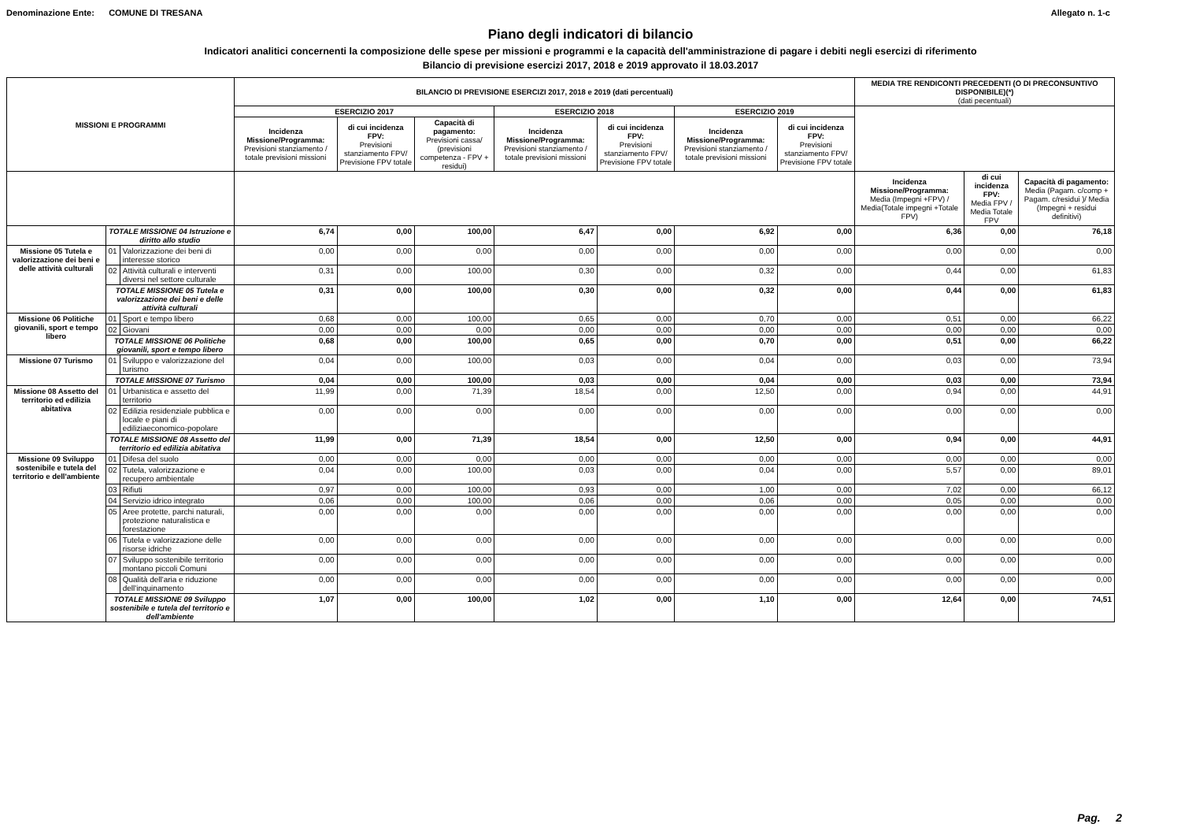Denominazione Ente: COMUNE DI TRESANA Allegato n. 1-c
Piano degli indicatori di bilancio
Indicatori analitici concernenti la composizione delle spese per missioni e programmi e la capacità dell'amministrazione di pagare i debiti negli esercizi di riferimento
Bilancio di previsione esercizi 2017, 2018 e 2019 approvato il 18.03.2017
| MISSIONI E PROGRAMMI | | | BILANCIO DI PREVISIONE ESERCIZI 2017, 2018 e 2019 (dati percentuali) | | | | | | | MEDIA TRE RENDICONTI PRECEDENTI (O DI PRECONSUNTIVO DISPONIBILE)(*) (dati pecentuali) | | |
| --- | --- | --- | --- | --- | --- | --- | --- | --- | --- | --- | --- | --- |
| | | | ESERCIZIO 2017 | | | ESERCIZIO 2018 | | ESERCIZIO 2019 | | | | |
| | | | Incidenza Missione/Programma: Previsioni stanziamento / totale previsioni missioni | di cui incidenza FPV: Previsioni stanziamento FPV/ Previsione FPV totale | Capacità di pagamento: Previsioni cassa/ (previsioni competenza - FPV + residui) | Incidenza Missione/Programma: Previsioni stanziamento / totale previsioni missioni | di cui incidenza FPV: Previsioni stanziamento FPV/ Previsione FPV totale | Incidenza Missione/Programma: Previsioni stanziamento / totale previsioni missioni | di cui incidenza FPV: Previsioni stanziamento FPV/ Previsione FPV totale | | | |
| | | | | | | | | | | Incidenza Missione/Programma: Media (Impegni +FPV) / Media(Totale impegni +Totale FPV) | di cui incidenza FPV: Media FPV / Media Totale FPV | Capacità di pagamento: Media (Pagam. c/comp + Pagam. c/residui )/ Media (Impegni + residui definitivi) |
| | TOTALE MISSIONE 04 Istruzione e diritto allo studio | | 6,74 | 0,00 | 100,00 | 6,47 | 0,00 | 6,92 | 0,00 | 6,36 | 0,00 | 76,18 |
| Missione 05 Tutela e valorizzazione dei beni e delle attività culturali | 01 | Valorizzazione dei beni di interesse storico | 0,00 | 0,00 | 0,00 | 0,00 | 0,00 | 0,00 | 0,00 | 0,00 | 0,00 | 0,00 |
| | 02 | Attività culturali e interventi diversi nel settore culturale | 0,31 | 0,00 | 100,00 | 0,30 | 0,00 | 0,32 | 0,00 | 0,44 | 0,00 | 61,83 |
| | TOTALE MISSIONE 05 Tutela e valorizzazione dei beni e delle attività culturali | | 0,31 | 0,00 | 100,00 | 0,30 | 0,00 | 0,32 | 0,00 | 0,44 | 0,00 | 61,83 |
| Missione 06 Politiche giovanili, sport e tempo libero | 01 | Sport e tempo libero | 0,68 | 0,00 | 100,00 | 0,65 | 0,00 | 0,70 | 0,00 | 0,51 | 0,00 | 66,22 |
| | 02 | Giovani | 0,00 | 0,00 | 0,00 | 0,00 | 0,00 | 0,00 | 0,00 | 0,00 | 0,00 | 0,00 |
| | TOTALE MISSIONE 06 Politiche giovanili, sport e tempo libero | | 0,68 | 0,00 | 100,00 | 0,65 | 0,00 | 0,70 | 0,00 | 0,51 | 0,00 | 66,22 |
| Missione 07 Turismo | 01 | Sviluppo e valorizzazione del turismo | 0,04 | 0,00 | 100,00 | 0,03 | 0,00 | 0,04 | 0,00 | 0,03 | 0,00 | 73,94 |
| | TOTALE MISSIONE 07 Turismo | | 0,04 | 0,00 | 100,00 | 0,03 | 0,00 | 0,04 | 0,00 | 0,03 | 0,00 | 73,94 |
| Missione 08 Assetto del territorio ed edilizia abitativa | 01 | Urbanistica e assetto del territorio | 11,99 | 0,00 | 71,39 | 18,54 | 0,00 | 12,50 | 0,00 | 0,94 | 0,00 | 44,91 |
| | 02 | Edilizia residenziale pubblica e locale e piani di ediliziaeconomico-popolare | 0,00 | 0,00 | 0,00 | 0,00 | 0,00 | 0,00 | 0,00 | 0,00 | 0,00 | 0,00 |
| | TOTALE MISSIONE 08 Assetto del territorio ed edilizia abitativa | | 11,99 | 0,00 | 71,39 | 18,54 | 0,00 | 12,50 | 0,00 | 0,94 | 0,00 | 44,91 |
| Missione 09 Sviluppo sostenibile e tutela del territorio e dell'ambiente | 01 | Difesa del suolo | 0,00 | 0,00 | 0,00 | 0,00 | 0,00 | 0,00 | 0,00 | 0,00 | 0,00 | 0,00 |
| | 02 | Tutela, valorizzazione e recupero ambientale | 0,04 | 0,00 | 100,00 | 0,03 | 0,00 | 0,04 | 0,00 | 5,57 | 0,00 | 89,01 |
| | 03 | Rifiuti | 0,97 | 0,00 | 100,00 | 0,93 | 0,00 | 1,00 | 0,00 | 7,02 | 0,00 | 66,12 |
| | 04 | Servizio idrico integrato | 0,06 | 0,00 | 100,00 | 0,06 | 0,00 | 0,06 | 0,00 | 0,05 | 0,00 | 0,00 |
| | 05 | Aree protette, parchi naturali, protezione naturalistica e forestazione | 0,00 | 0,00 | 0,00 | 0,00 | 0,00 | 0,00 | 0,00 | 0,00 | 0,00 | 0,00 |
| | 06 | Tutela e valorizzazione delle risorse idriche | 0,00 | 0,00 | 0,00 | 0,00 | 0,00 | 0,00 | 0,00 | 0,00 | 0,00 | 0,00 |
| | 07 | Sviluppo sostenibile territorio montano piccoli Comuni | 0,00 | 0,00 | 0,00 | 0,00 | 0,00 | 0,00 | 0,00 | 0,00 | 0,00 | 0,00 |
| | 08 | Qualità dell'aria e riduzione dell'inquinamento | 0,00 | 0,00 | 0,00 | 0,00 | 0,00 | 0,00 | 0,00 | 0,00 | 0,00 | 0,00 |
| | TOTALE MISSIONE 09 Sviluppo sostenibile e tutela del territorio e dell'ambiente | | 1,07 | 0,00 | 100,00 | 1,02 | 0,00 | 1,10 | 0,00 | 12,64 | 0,00 | 74,51 |
Pag. 2